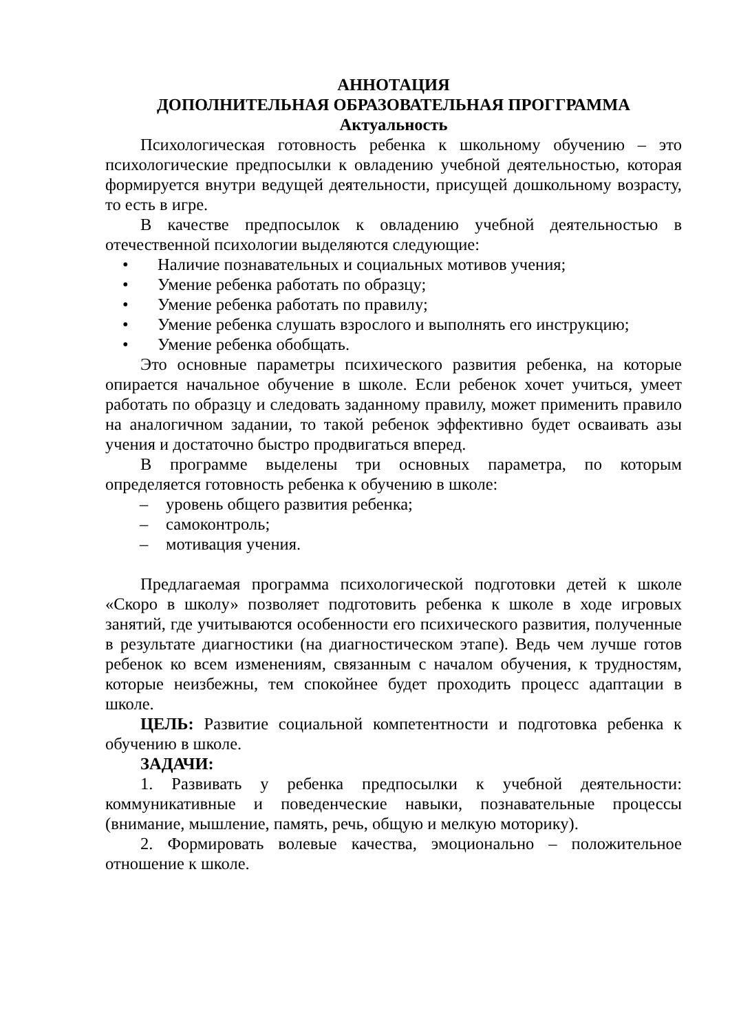АННОТАЦИЯ
ДОПОЛНИТЕЛЬНАЯ ОБРАЗОВАТЕЛЬНАЯ ПРОГГРАММА
Актуальность
Психологическая готовность ребенка к школьному обучению – это психологические предпосылки к овладению учебной деятельностью, которая формируется внутри ведущей деятельности, присущей дошкольному возрасту, то есть в игре.
В качестве предпосылок к овладению учебной деятельностью в отечественной психологии выделяются следующие:
• Наличие познавательных и социальных мотивов учения;
• Умение ребенка работать по образцу;
• Умение ребенка работать по правилу;
• Умение ребенка слушать взрослого и выполнять его инструкцию;
• Умение ребенка обобщать.
Это основные параметры психического развития ребенка, на которые опирается начальное обучение в школе. Если ребенок хочет учиться, умеет работать по образцу и следовать заданному правилу, может применить правило на аналогичном задании, то такой ребенок эффективно будет осваивать азы учения и достаточно быстро продвигаться вперед.
В программе выделены три основных параметра, по которым определяется готовность ребенка к обучению в школе:
– уровень общего развития ребенка;
– самоконтроль;
– мотивация учения.
Предлагаемая программа психологической подготовки детей к школе «Скоро в школу» позволяет подготовить ребенка к школе в ходе игровых занятий, где учитываются особенности его психического развития, полученные в результате диагностики (на диагностическом этапе). Ведь чем лучше готов ребенок ко всем изменениям, связанным с началом обучения, к трудностям, которые неизбежны, тем спокойнее будет проходить процесс адаптации в школе.
ЦЕЛЬ: Развитие социальной компетентности и подготовка ребенка к обучению в школе.
ЗАДАЧИ:
1. Развивать у ребенка предпосылки к учебной деятельности: коммуникативные и поведенческие навыки, познавательные процессы (внимание, мышление, память, речь, общую и мелкую моторику).
2. Формировать волевые качества, эмоционально – положительное отношение к школе.